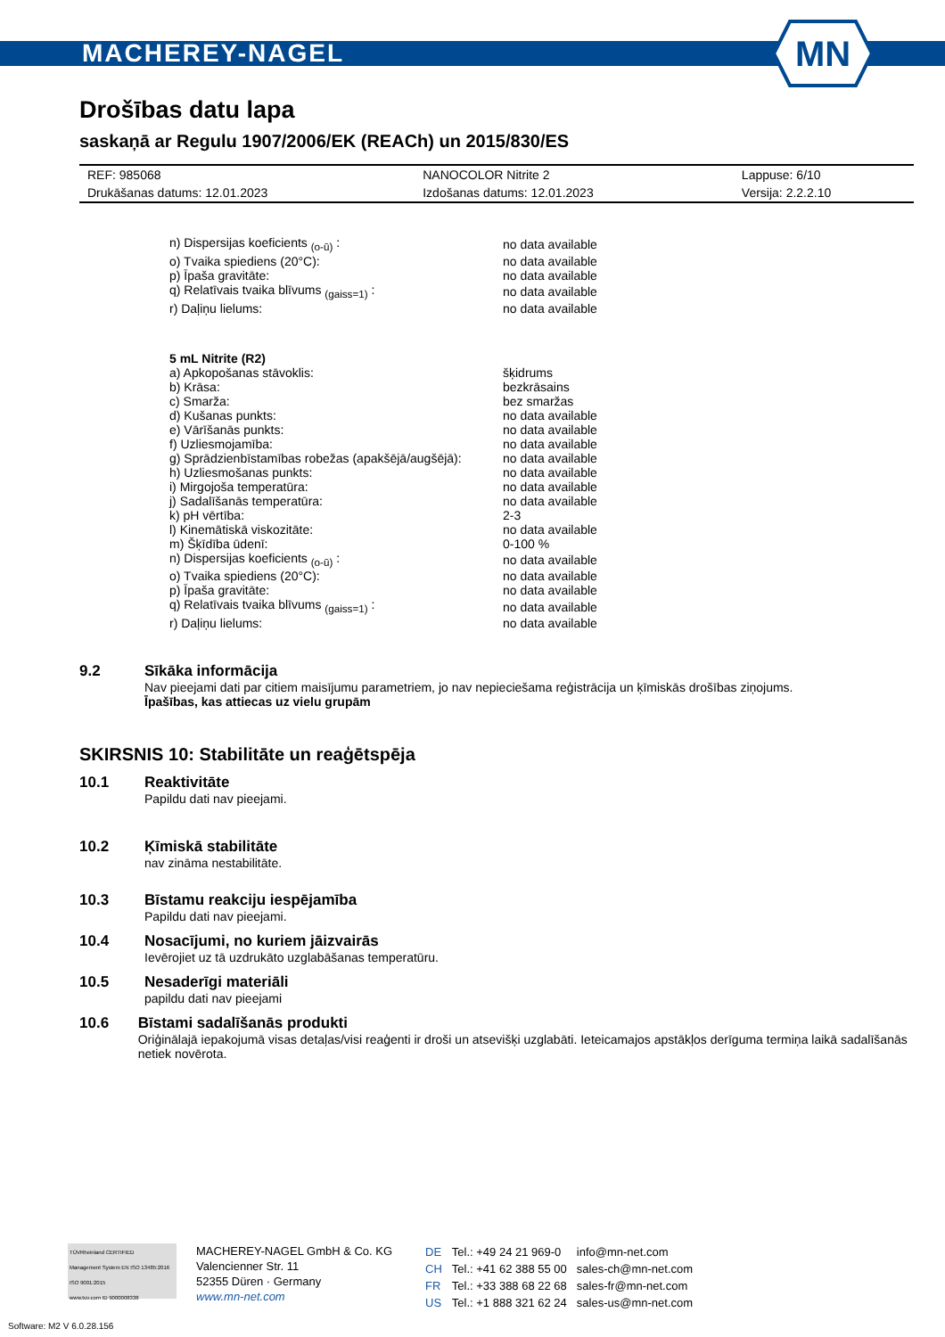MACHEREY-NAGEL
MN
Drošības datu lapa
saskaņā ar Regulu 1907/2006/EK (REACh) un 2015/830/ES
| REF: 985068 | NANOCOLOR Nitrite 2 | Lappuse: 6/10 |
| Drukāšanas datums: 12.01.2023 | Izdošanas datums: 12.01.2023 | Versija: 2.2.2.10 |
| n) Dispersijas koeficients <sub>(o-ū)</sub> : | no data available |
| o) Tvaika spiediens (20°C): | no data available |
| p) Īpaša gravitāte: | no data available |
| q) Relatīvais tvaika blīvums <sub>(gaiss=1)</sub> : | no data available |
| r) Daļiņu lielums: | no data available |
| 5 mL Nitrite (R2) | |
| a) Apkopošanas stāvoklis: | šķidrums |
| b) Krāsa: | bezkrāsains |
| c) Smarža: | bez smaržas |
| d) Kušanas punkts: | no data available |
| e) Vārīšanās punkts: | no data available |
| f) Uzliesmojamība: | no data available |
| g) Sprādzienbīstamības robežas (apakšējā/augšējā): | no data available |
| h) Uzliesmošanas punkts: | no data available |
| i) Mirgojoša temperatūra: | no data available |
| j) Sadalīšanās temperatūra: | no data available |
| k) pH vērtība: | 2-3 |
| l) Kinemātiskā viskozitāte: | no data available |
| m) Šķīdība ūdenī: | 0-100 % |
| n) Dispersijas koeficients <sub>(o-ū)</sub> : | no data available |
| o) Tvaika spiediens (20°C): | no data available |
| p) Īpaša gravitāte: | no data available |
| q) Relatīvais tvaika blīvums <sub>(gaiss=1)</sub> : | no data available |
| r) Daļiņu lielums: | no data available |
9.2 Sīkāka informācija
Nav pieejami dati par citiem maisījumu parametriem, jo nav nepieciešama reģistrācija un ķīmiskās drošības ziņojums.
Īpašības, kas attiecas uz vielu grupām
SKIRSNIS 10: Stabilitāte un reaģētspēja
10.1 Reaktivitāte
Papildu dati nav pieejami.
10.2 Ķīmiskā stabilitāte
nav zināma nestabilitāte.
10.3 Bīstamu reakciju iespējamība
Papildu dati nav pieejami.
10.4 Nosacījumi, no kuriem jāizvairās
Ievērojiet uz tā uzdrukāto uzglabāšanas temperatūru.
10.5 Nesaderīgi materiāli
papildu dati nav pieejami
10.6 Bīstami sadalīšanās produkti
Oriģinālajā iepakojumā visas detaļas/visi reaģenti ir droši un atsevišķi uzglabāti. Ieteicamajos apstākļos derīguma termiņa laikā sadalīšanās netiek novērota.
TÜVRheinland CERTIFIED
Management System EN ISO 13485:2016 ISO 9001:2015
www.tuv.com ID 9000008338
MACHEREY-NAGEL GmbH & Co. KG
Valencienner Str. 11
52355 Düren · Germany
www.mn-net.com
| DE | Tel.: +49 24 21 969-0 | info@mn-net.com |
| CH | Tel.: +41 62 388 55 00 | sales-ch@mn-net.com |
| FR | Tel.: +33 388 68 22 68 | sales-fr@mn-net.com |
| US | Tel.: +1 888 321 62 24 | sales-us@mn-net.com |
Software: M2 V 6.0.28.156